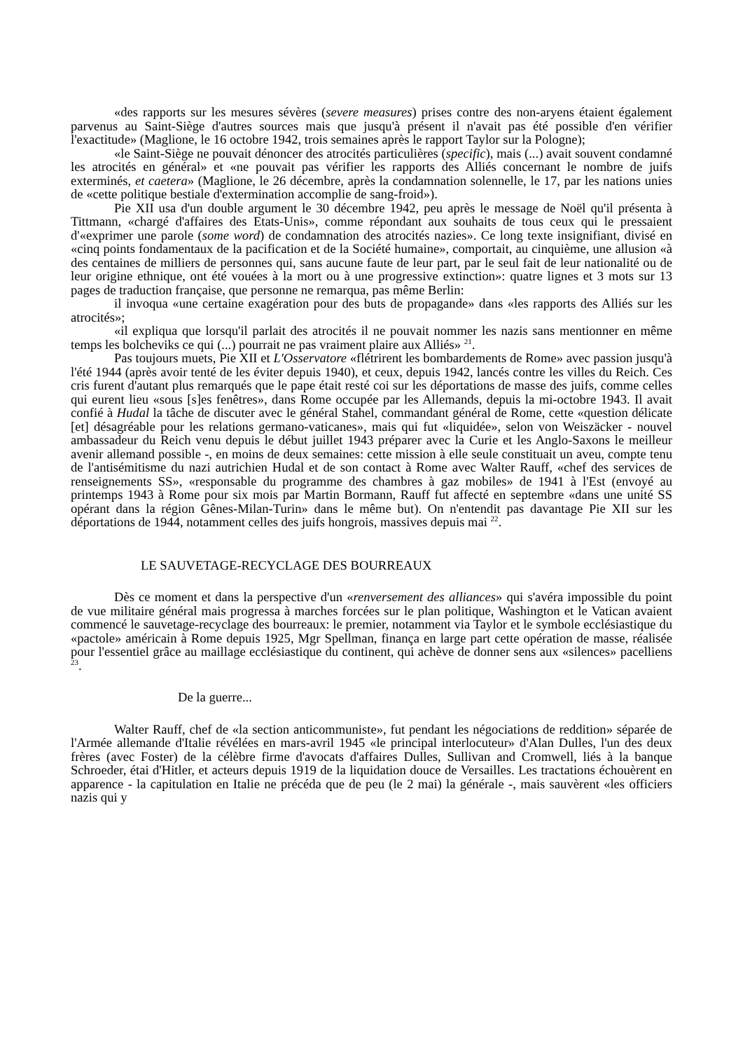«des rapports sur les mesures sévères (severe measures) prises contre des non-aryens étaient également parvenus au Saint-Siège d'autres sources mais que jusqu'à présent il n'avait pas été possible d'en vérifier l'exactitude» (Maglione, le 16 octobre 1942, trois semaines après le rapport Taylor sur la Pologne);
«le Saint-Siège ne pouvait dénoncer des atrocités particulières (specific), mais (...) avait souvent condamné les atrocités en général» et «ne pouvait pas vérifier les rapports des Alliés concernant le nombre de juifs exterminés, et caetera» (Maglione, le 26 décembre, après la condamnation solennelle, le 17, par les nations unies de «cette politique bestiale d'extermination accomplie de sang-froid»).
Pie XII usa d'un double argument le 30 décembre 1942, peu après le message de Noël qu'il présenta à Tittmann, «chargé d'affaires des Etats-Unis», comme répondant aux souhaits de tous ceux qui le pressaient d'«exprimer une parole (some word) de condamnation des atrocités nazies». Ce long texte insignifiant, divisé en «cinq points fondamentaux de la pacification et de la Société humaine», comportait, au cinquième, une allusion «à des centaines de milliers de personnes qui, sans aucune faute de leur part, par le seul fait de leur nationalité ou de leur origine ethnique, ont été vouées à la mort ou à une progressive extinction»: quatre lignes et 3 mots sur 13 pages de traduction française, que personne ne remarqua, pas même Berlin:
il invoqua «une certaine exagération pour des buts de propagande» dans «les rapports des Alliés sur les atrocités»;
«il expliqua que lorsqu'il parlait des atrocités il ne pouvait nommer les nazis sans mentionner en même temps les bolcheviks ce qui (...) pourrait ne pas vraiment plaire aux Alliés» <sup>21</sup>.
Pas toujours muets, Pie XII et L'Osservatore «flétrirent les bombardements de Rome» avec passion jusqu'à l'été 1944 (après avoir tenté de les éviter depuis 1940), et ceux, depuis 1942, lancés contre les villes du Reich. Ces cris furent d'autant plus remarqués que le pape était resté coi sur les déportations de masse des juifs, comme celles qui eurent lieu «sous [s]es fenêtres», dans Rome occupée par les Allemands, depuis la mi-octobre 1943. Il avait confié à Hudal la tâche de discuter avec le général Stahel, commandant général de Rome, cette «question délicate [et] désagréable pour les relations germano-vaticanes», mais qui fut «liquidée», selon von Weiszäcker - nouvel ambassadeur du Reich venu depuis le début juillet 1943 préparer avec la Curie et les Anglo-Saxons le meilleur avenir allemand possible -, en moins de deux semaines: cette mission à elle seule constituait un aveu, compte tenu de l'antisémitisme du nazi autrichien Hudal et de son contact à Rome avec Walter Rauff, «chef des services de renseignements SS», «responsable du programme des chambres à gaz mobiles» de 1941 à l'Est (envoyé au printemps 1943 à Rome pour six mois par Martin Bormann, Rauff fut affecté en septembre «dans une unité SS opérant dans la région Gênes-Milan-Turin» dans le même but). On n'entendit pas davantage Pie XII sur les déportations de 1944, notamment celles des juifs hongrois, massives depuis mai <sup>22</sup>.
LE SAUVETAGE-RECYCLAGE DES BOURREAUX
Dès ce moment et dans la perspective d'un «renversement des alliances» qui s'avéra impossible du point de vue militaire général mais progressa à marches forcées sur le plan politique, Washington et le Vatican avaient commencé le sauvetage-recyclage des bourreaux: le premier, notamment via Taylor et le symbole ecclésiastique du «pactole» américain à Rome depuis 1925, Mgr Spellman, finança en large part cette opération de masse, réalisée pour l'essentiel grâce au maillage ecclésiastique du continent, qui achève de donner sens aux «silences» pacelliens <sup>23</sup>.
De la guerre...
Walter Rauff, chef de «la section anticommuniste», fut pendant les négociations de reddition» séparée de l'Armée allemande d'Italie révélées en mars-avril 1945 «le principal interlocuteur» d'Alan Dulles, l'un des deux frères (avec Foster) de la célèbre firme d'avocats d'affaires Dulles, Sullivan and Cromwell, liés à la banque Schroeder, étai d'Hitler, et acteurs depuis 1919 de la liquidation douce de Versailles. Les tractations échouèrent en apparence - la capitulation en Italie ne précéda que de peu (le 2 mai) la générale -, mais sauvèrent «les officiers nazis qui y